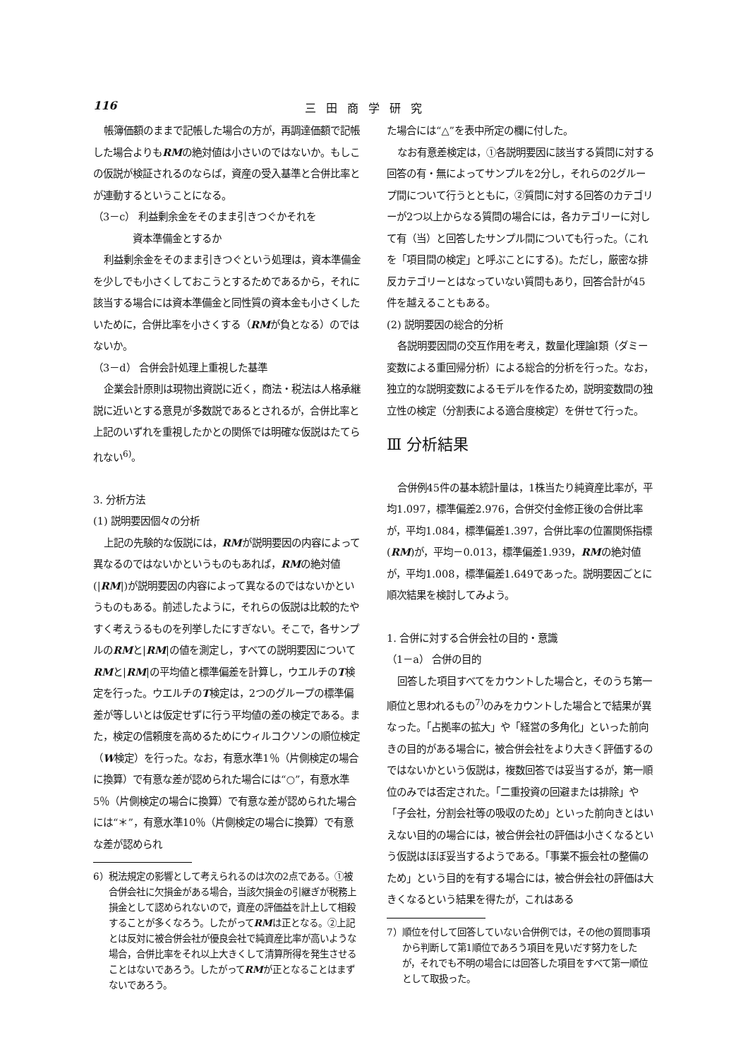116 三田商学研究
帳簿価額のままで記帳した場合の方が，再調達価額で記帳した場合よりもRMの絶対値は小さいのではないか。もしこの仮説が検証されるのならば，資産の受入基準と合併比率とが連動するということになる。
（3－c） 利益剰余金をそのまま引きつぐかそれを
　　　　資本準備金とするか
利益剰余金をそのまま引きつぐという処理は，資本準備金を少しでも小さくしておこうとするためであるから，それに該当する場合には資本準備金と同性質の資本金も小さくしたいために，合併比率を小さくする（RMが負となる）のではないか。
（3－d） 合併会計処理上重視した基準
企業会計原則は現物出資説に近く，商法・税法は人格承継説に近いとする意見が多数説であるとされるが，合併比率と上記のいずれを重視したかとの関係では明確な仮説はたてられない<sup>6)</sup>。
3. 分析方法
(1) 説明要因個々の分析
上記の先験的な仮説には，RMが説明要因の内容によって異なるのではないかというものもあれば，RMの絶対値(|RM|)が説明要因の内容によって異なるのではないかというものもある。前述したように，それらの仮説は比較的たやすく考えうるものを列挙したにすぎない。そこで，各サンプルのRMと|RM|の値を測定し，すべての説明要因についてRMと|RM|の平均値と標準偏差を計算し，ウエルチのT検定を行った。ウエルチのT検定は，2つのグループの標準偏差が等しいとは仮定せずに行う平均値の差の検定である。また，検定の信頼度を高めるためにウィルコクソンの順位検定（W検定）を行った。なお，有意水準1％（片側検定の場合に換算）で有意な差が認められた場合には“○”，有意水準5％（片側検定の場合に換算）で有意な差が認められた場合には“＊”，有意水準10％（片側検定の場合に換算）で有意な差が認められ
6）税法規定の影響として考えられるのは次の2点である。①被合併会社に欠損金がある場合，当該欠損金の引継ぎが税務上損金として認められないので，資産の評価益を計上して相殺することが多くなろう。したがってRMは正となる。②上記とは反対に被合併会社が優良会社で純資産比率が高いような場合，合併比率をそれ以上大きくして清算所得を発生させることはないであろう。したがってRMが正となることはまずないであろう。
た場合には“△”を表中所定の欄に付した。
なお有意差検定は，①各説明要因に該当する質問に対する回答の有・無によってサンプルを2分し，それらの2グループ間について行うとともに，②質問に対する回答のカテゴリーが2つ以上からなる質問の場合には，各カテゴリーに対して有（当）と回答したサンプル間についても行った。（これを「項目間の検定」と呼ぶことにする)。ただし，厳密な排反カテゴリーとはなっていない質問もあり，回答合計が45件を越えることもある。
(2) 説明要因の総合的分析
各説明要因間の交互作用を考え，数量化理論Ⅰ類（ダミー変数による重回帰分析）による総合的分析を行った。なお，独立的な説明変数によるモデルを作るため，説明変数間の独立性の検定（分割表による適合度検定）を併せて行った。
Ⅲ 分析結果
合併例45件の基本統計量は，1株当たり純資産比率が，平均1.097，標準偏差2.976，合併交付金修正後の合併比率が，平均1.084，標準偏差1.397，合併比率の位置関係指標(RM)が，平均－0.013，標準偏差1.939，RMの絶対値が，平均1.008，標準偏差1.649であった。説明要因ごとに順次結果を検討してみよう。
1. 合併に対する合併会社の目的・意識
（1－a） 合併の目的
回答した項目すべてをカウントした場合と，そのうち第一順位と思われるもの<sup>7)</sup>のみをカウントした場合とで結果が異なった。「占拠率の拡大」や「経営の多角化」といった前向きの目的がある場合に，被合併会社をより大きく評価するのではないかという仮説は，複数回答では妥当するが，第一順位のみでは否定された。「二重投資の回避または排除」や「子会社，分割会社等の吸収のため」といった前向きとはいえない目的の場合には，被合併会社の評価は小さくなるという仮説はほぼ妥当するようである。「事業不振会社の整備のため」という目的を有する場合には，被合併会社の評価は大きくなるという結果を得たが，これはある
7）順位を付して回答していない合併例では，その他の質問事項から判断して第1順位であろう項目を見いだす努力をしたが，それでも不明の場合には回答した項目をすべて第一順位として取扱った。